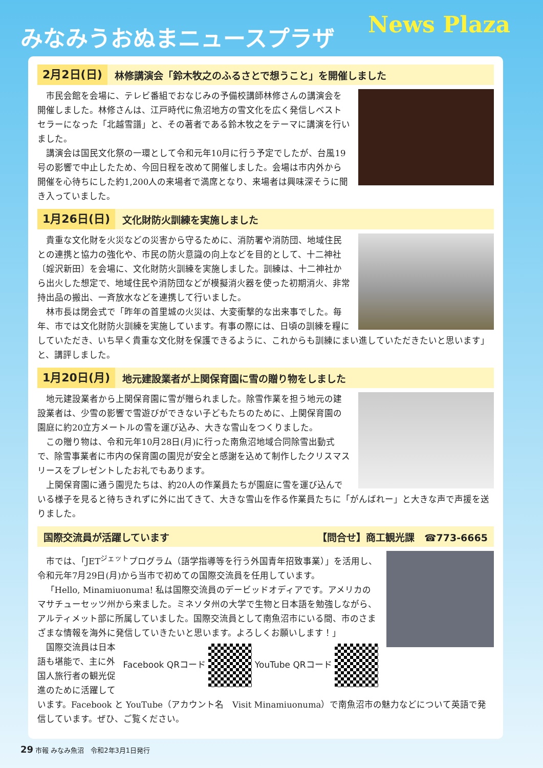みなみうおぬまニュースプラザ News Plaza
2月2日(日) 林修講演会「鈴木牧之のふるさとで想うこと」を開催しました
市民会館を会場に、テレビ番組でおなじみの予備校講師林修さんの講演会を開催しました。林修さんは、江戸時代に魚沼地方の雪文化を広く発信しベストセラーになった「北越雪譜」と、その著者である鈴木牧之をテーマに講演を行いました。
講演会は国民文化祭の一環として令和元年10月に行う予定でしたが、台風19号の影響で中止したため、今回日程を改めて開催しました。会場は市内外から開催を心待ちにした約1,200人の来場者で満席となり、来場者は興味深そうに聞き入っていました。
1月26日(日) 文化財防火訓練を実施しました
貴重な文化財を火災などの災害から守るために、消防署や消防団、地域住民との連携と協力の強化や、市民の防火意識の向上などを目的として、十二神社〔婬沢新田〕を会場に、文化財防火訓練を実施しました。訓練は、十二神社から出火した想定で、地域住民や消防団などが模擬消火器を使った初期消火、非常持出品の搬出、一斉放水などを連携して行いました。
林市長は閉会式で「昨年の首里城の火災は、大変衝撃的な出来事でした。毎年、市では文化財防火訓練を実施しています。有事の際には、日頃の訓練を糧にしていただき、いち早く貴重な文化財を保護できるように、これからも訓練にまい進していただきたいと思います」と、講評しました。
1月20日(月) 地元建設業者が上関保育園に雪の贈り物をしました
地元建設業者から上関保育園に雪が贈られました。除雪作業を担う地元の建設業者は、少雪の影響で雪遊びができない子どもたちのために、上関保育園の園庭に約20立方メートルの雪を運び込み、大きな雪山をつくりました。
この贈り物は、令和元年10月28日(月)に行った南魚沼地域合同除雪出動式で、除雪事業者に市内の保育園の園児が安全と感謝を込めて制作したクリスマスリースをプレゼントしたお礼でもあります。
上関保育園に通う園児たちは、約20人の作業員たちが園庭に雪を運び込んでいる様子を見ると待ちきれずに外に出てきて、大きな雪山を作る作業員たちに「がんばれー」と大きな声で声援を送りました。
国際交流員が活躍しています 【問合せ】商工観光課　☎773-6665
市では、「JET<sup>ジェット</sup>プログラム（語学指導等を行う外国青年招致事業）」を活用し、令和元年7月29日(月)から当市で初めての国際交流員を任用しています。
「Hello, Minamiuonuma! 私は国際交流員のデービッドオディアです。アメリカのマサチューセッツ州から来ました。ミネソタ州の大学で生物と日本語を勉強しながら、アルティメット部に所属していました。国際交流員として南魚沼市にいる間、市のさまざまな情報を海外に発信していきたいと思います。よろしくお願いします！」
Facebook QRコード YouTube QRコード
国際交流員は日本語も堪能で、主に外国人旅行者の観光促進のために活躍しています。Facebook と YouTube（アカウント名　Visit Minamiuonuma）で南魚沼市の魅力などについて英語で発信しています。ぜひ、ご覧ください。
29 市報 みなみ魚沼　令和2年3月1日発行